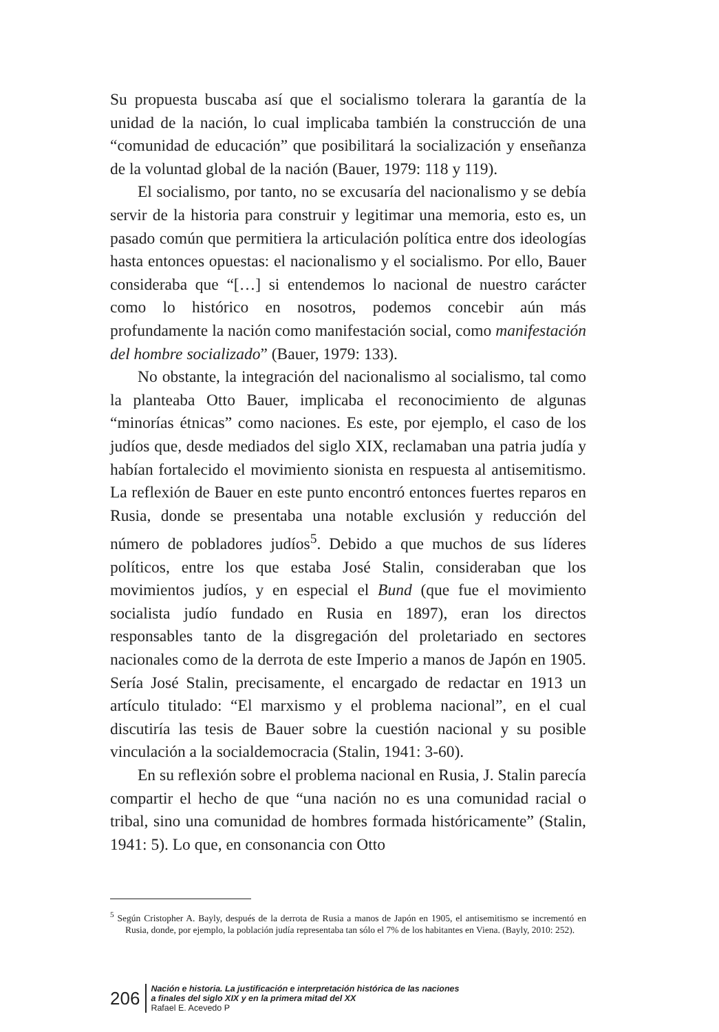Su propuesta buscaba así que el socialismo tolerara la garantía de la unidad de la nación, lo cual implicaba también la construcción de una “comunidad de educación” que posibilitará la socialización y enseñanza de la voluntad global de la nación (Bauer, 1979: 118 y 119).
El socialismo, por tanto, no se excusaría del nacionalismo y se debía servir de la historia para construir y legitimar una memoria, esto es, un pasado común que permitiera la articulación política entre dos ideologías hasta entonces opuestas: el nacionalismo y el socialismo. Por ello, Bauer consideraba que “[…] si entendemos lo nacional de nuestro carácter como lo histórico en nosotros, podemos concebir aún más profundamente la nación como manifestación social, como manifestación del hombre socializado” (Bauer, 1979: 133).
No obstante, la integración del nacionalismo al socialismo, tal como la planteaba Otto Bauer, implicaba el reconocimiento de algunas “minorías étnicas” como naciones. Es este, por ejemplo, el caso de los judíos que, desde mediados del siglo XIX, reclamaban una patria judía y habían fortalecido el movimiento sionista en respuesta al antisemitismo. La reflexión de Bauer en este punto encontró entonces fuertes reparos en Rusia, donde se presentaba una notable exclusión y reducción del número de pobladores judíos<sup>5</sup>. Debido a que muchos de sus líderes políticos, entre los que estaba José Stalin, consideraban que los movimientos judíos, y en especial el Bund (que fue el movimiento socialista judío fundado en Rusia en 1897), eran los directos responsables tanto de la disgregación del proletariado en sectores nacionales como de la derrota de este Imperio a manos de Japón en 1905. Sería José Stalin, precisamente, el encargado de redactar en 1913 un artículo titulado: “El marxismo y el problema nacional”, en el cual discutiría las tesis de Bauer sobre la cuestión nacional y su posible vinculación a la socialdemocracia (Stalin, 1941: 3-60).
En su reflexión sobre el problema nacional en Rusia, J. Stalin parecía compartir el hecho de que “una nación no es una comunidad racial o tribal, sino una comunidad de hombres formada históricamente” (Stalin, 1941: 5). Lo que, en consonancia con Otto
<sup>5</sup> Según Cristopher A. Bayly, después de la derrota de Rusia a manos de Japón en 1905, el antisemitismo se incrementó en Rusia, donde, por ejemplo, la población judía representaba tan sólo el 7% de los habitantes en Viena. (Bayly, 2010: 252).
206
Nación e historia. La justificación e interpretación histórica de las naciones
a finales del siglo XIX y en la primera mitad del XX
Rafael E. Acevedo P